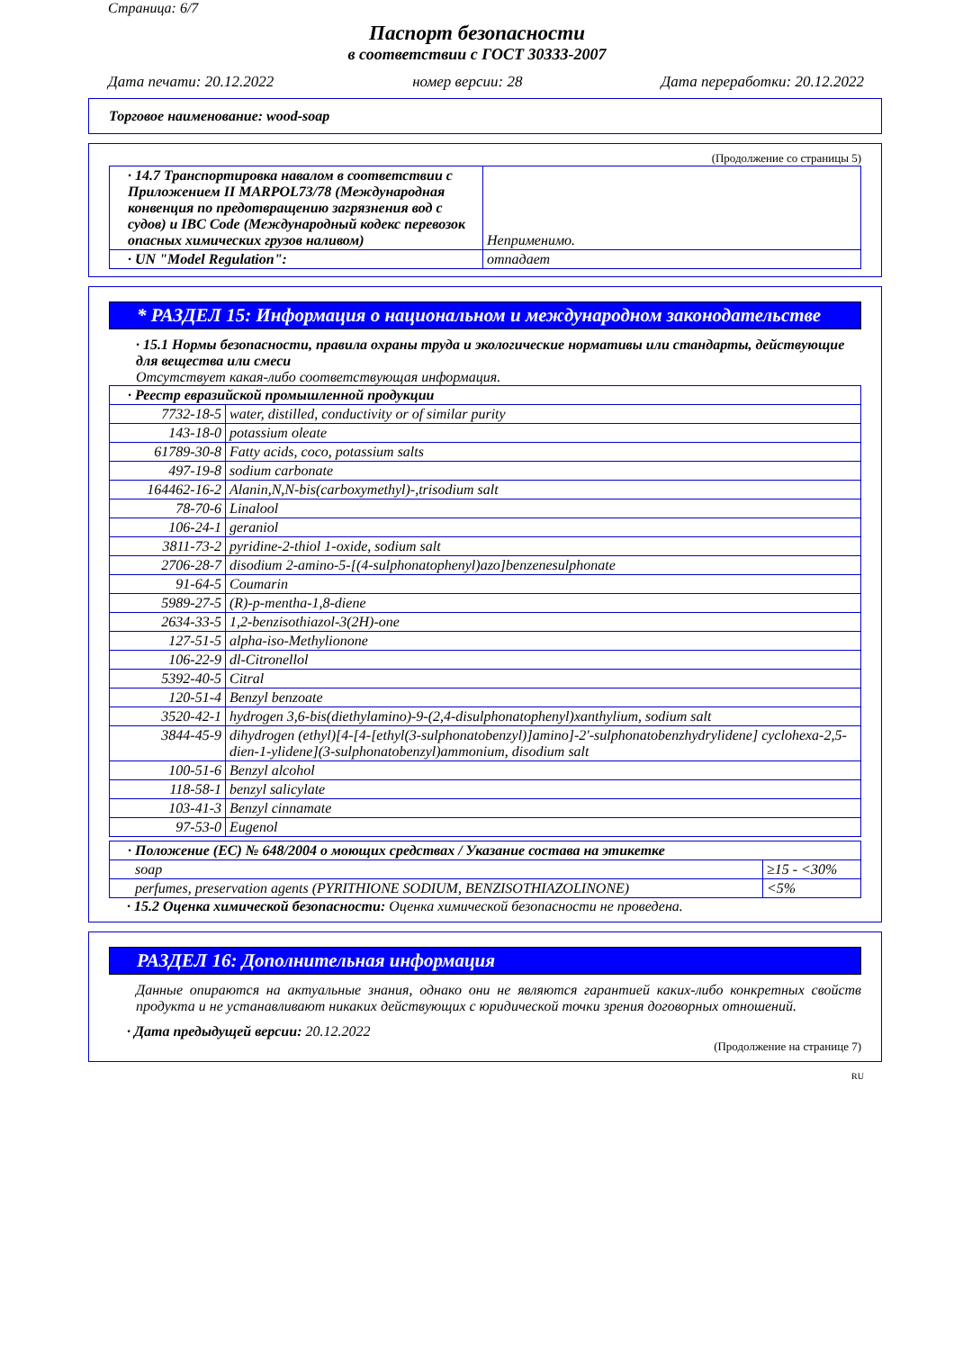Страница: 6/7
Паспорт безопасности
в соответствии с ГОСТ 30333-2007
Дата печати: 20.12.2022 номер версии: 28 Дата переработки: 20.12.2022
Торговое наименование: wood-soap
(Продолжение со страницы 5)
| · 14.7 Транспортировка навалом в соответствии с Приложением II MARPOL73/78 (Международная конвенция по предотвращению загрязнения вод с судов) и IBC Code (Международный кодекс перевозок опасных химических грузов наливом) | Неприменимо. |
| · UN "Model Regulation": | отпадает |
* РАЗДЕЛ 15: Информация о национальном и международном законодательстве
· 15.1 Нормы безопасности, правила охраны труда и экологические нормативы или стандарты, действующие для вещества или смеси
Отсутствует какая-либо соответствующая информация.
| · Реестр евразийской промышленной продукции | |
| 7732-18-5 | water, distilled, conductivity or of similar purity |
| 143-18-0 | potassium oleate |
| 61789-30-8 | Fatty acids, coco, potassium salts |
| 497-19-8 | sodium carbonate |
| 164462-16-2 | Alanin,N,N-bis(carboxymethyl)-,trisodium salt |
| 78-70-6 | Linalool |
| 106-24-1 | geraniol |
| 3811-73-2 | pyridine-2-thiol 1-oxide, sodium salt |
| 2706-28-7 | disodium 2-amino-5-[(4-sulphonatophenyl)azo]benzenesulphonate |
| 91-64-5 | Coumarin |
| 5989-27-5 | (R)-p-mentha-1,8-diene |
| 2634-33-5 | 1,2-benzisothiazol-3(2H)-one |
| 127-51-5 | alpha-iso-Methylionone |
| 106-22-9 | dl-Citronellol |
| 5392-40-5 | Citral |
| 120-51-4 | Benzyl benzoate |
| 3520-42-1 | hydrogen 3,6-bis(diethylamino)-9-(2,4-disulphonatophenyl)xanthylium, sodium salt |
| 3844-45-9 | dihydrogen (ethyl)[4-[4-[ethyl(3-sulphonatobenzyl)]amino]-2'-sulphonatobenzhydrylidene] cyclohexa-2,5-dien-1-ylidene](3-sulphonatobenzyl)ammonium, disodium salt |
| 100-51-6 | Benzyl alcohol |
| 118-58-1 | benzyl salicylate |
| 103-41-3 | Benzyl cinnamate |
| 97-53-0 | Eugenol |
| · Положение (ЕС) № 648/2004 о моющих средствах / Указание состава на этикетке | |
| soap | ≥15 - <30% |
| perfumes, preservation agents (PYRITHIONE SODIUM, BENZISOTHIAZOLINONE) | <5% |
· 15.2 Оценка химической безопасности: Оценка химической безопасности не проведена.
РАЗДЕЛ 16: Дополнительная информация
Данные опираются на актуальные знания, однако они не являются гарантией каких-либо конкретных свойств продукта и не устанавливают никаких действующих с юридической точки зрения договорных отношений.
· Дата предыдущей версии: 20.12.2022
(Продолжение на странице 7)
RU